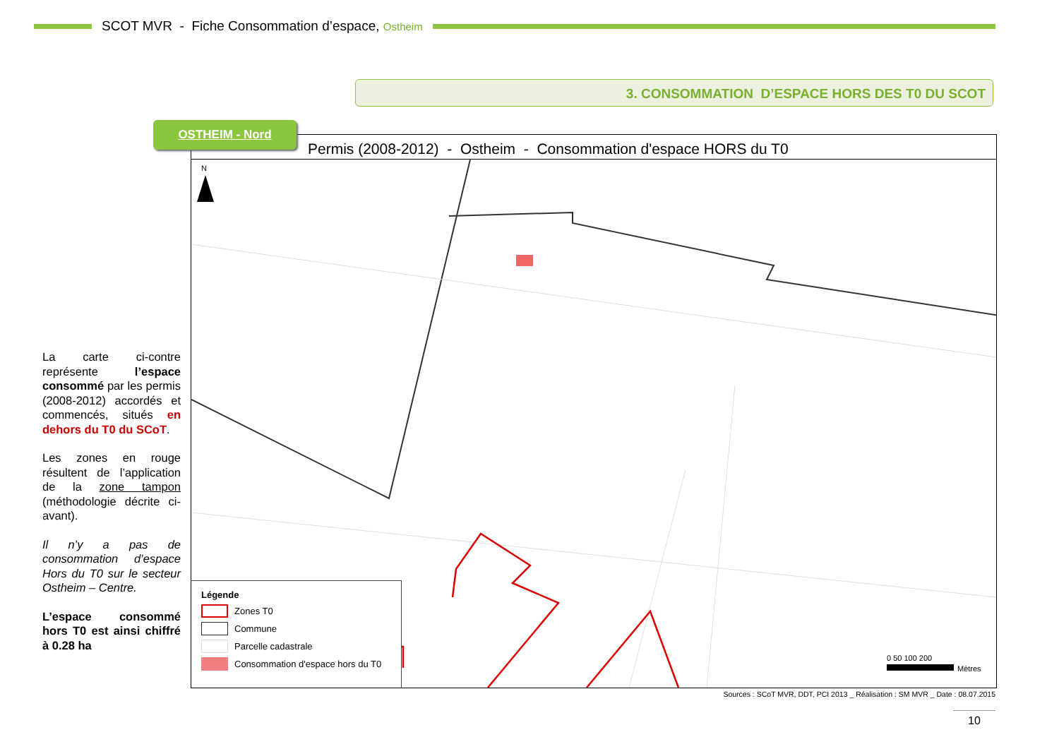SCOT MVR - Fiche Consommation d’espace, Ostheim
3. CONSOMMATION D’ESPACE HORS DES T0 DU SCOT
Permis (2008-2012) - Ostheim - Consommation d'espace HORS du T0
N
0 50 100 200
Mètres
Légende
Zones T0
Commune
Parcelle cadastrale
Consommation d'espace hors du T0
OSTHEIM - Nord
La carte ci-contre représente l’espace consommé par les permis (2008-2012) accordés et commencés, situés en dehors du T0 du SCoT.
Les zones en rouge résultent de l’application de la zone tampon (méthodologie décrite ci-avant).
Il n’y a pas de consommation d’espace Hors du T0 sur le secteur Ostheim – Centre.
L’espace consommé hors T0 est ainsi chiffré à 0.28 ha
Sources : SCoT MVR, DDT, PCI 2013 _ Réalisation : SM MVR _ Date : 08.07.2015
10